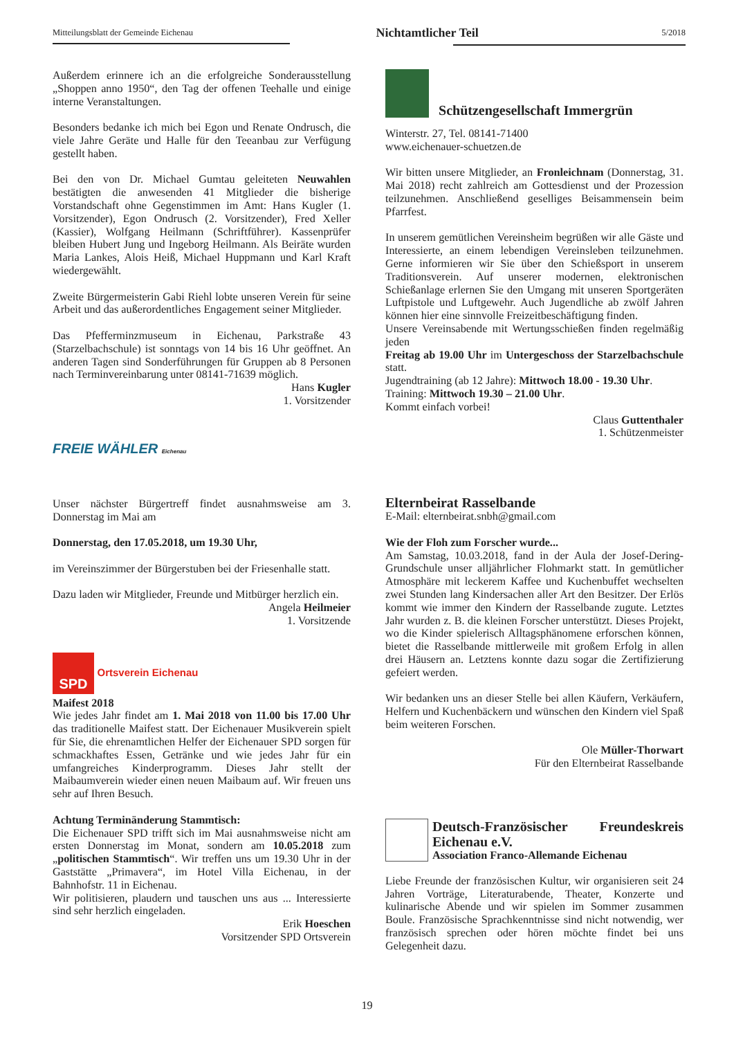Mitteilungsblatt der Gemeinde Eichenau Nichtamtlicher Teil 5/2018
Außerdem erinnere ich an die erfolgreiche Sonderausstellung „Shoppen anno 1950“, den Tag der offenen Teehalle und einige interne Veranstaltungen.
Besonders bedanke ich mich bei Egon und Renate Ondrusch, die viele Jahre Geräte und Halle für den Teeanbau zur Verfügung gestellt haben.
Bei den von Dr. Michael Gumtau geleiteten Neuwahlen bestätigten die anwesenden 41 Mitglieder die bisherige Vorstandschaft ohne Gegenstimmen im Amt: Hans Kugler (1. Vorsitzender), Egon Ondrusch (2. Vorsitzender), Fred Xeller (Kassier), Wolfgang Heilmann (Schriftführer). Kassenprüfer bleiben Hubert Jung und Ingeborg Heilmann. Als Beiräte wurden Maria Lankes, Alois Heiß, Michael Huppmann und Karl Kraft wiedergewählt.
Zweite Bürgermeisterin Gabi Riehl lobte unseren Verein für seine Arbeit und das außerordentliches Engagement seiner Mitglieder.
Das Pfefferminzmuseum in Eichenau, Parkstraße 43 (Starzelbachschule) ist sonntags von 14 bis 16 Uhr geöffnet. An anderen Tagen sind Sonderführungen für Gruppen ab 8 Personen nach Terminvereinbarung unter 08141-71639 möglich.
Hans Kugler
1. Vorsitzender
FREIE WÄHLER Eichenau
Unser nächster Bürgertreff findet ausnahmsweise am 3. Donnerstag im Mai am
Donnerstag, den 17.05.2018, um 19.30 Uhr,
im Vereinszimmer der Bürgerstuben bei der Friesenhalle statt.
Dazu laden wir Mitglieder, Freunde und Mitbürger herzlich ein.
Angela Heilmeier
1. Vorsitzende
SPD Ortsverein Eichenau
Maifest 2018
Wie jedes Jahr findet am 1. Mai 2018 von 11.00 bis 17.00 Uhr das traditionelle Maifest statt. Der Eichenauer Musikverein spielt für Sie, die ehrenamtlichen Helfer der Eichenauer SPD sorgen für schmackhaftes Essen, Getränke und wie jedes Jahr für ein umfangreiches Kinderprogramm. Dieses Jahr stellt der Maibaumverein wieder einen neuen Maibaum auf. Wir freuen uns sehr auf Ihren Besuch.
Achtung Terminänderung Stammtisch:
Die Eichenauer SPD trifft sich im Mai ausnahmsweise nicht am ersten Donnerstag im Monat, sondern am 10.05.2018 zum „politischen Stammtisch“. Wir treffen uns um 19.30 Uhr in der Gaststätte „Primavera“, im Hotel Villa Eichenau, in der Bahnhofstr. 11 in Eichenau.
Wir politisieren, plaudern und tauschen uns aus ... Interessierte sind sehr herzlich eingeladen.
Erik Hoeschen
Vorsitzender SPD Ortsverein
Schützengesellschaft Immergrün
Winterstr. 27, Tel. 08141-71400
www.eichenauer-schuetzen.de
Wir bitten unsere Mitglieder, an Fronleichnam (Donnerstag, 31. Mai 2018) recht zahlreich am Gottesdienst und der Prozession teilzunehmen. Anschließend geselliges Beisammensein beim Pfarrfest.
In unserem gemütlichen Vereinsheim begrüßen wir alle Gäste und Interessierte, an einem lebendigen Vereinsleben teilzunehmen. Gerne informieren wir Sie über den Schießsport in unserem Traditionsverein. Auf unserer modernen, elektronischen Schießanlage erlernen Sie den Umgang mit unseren Sportgeräten Luftpistole und Luftgewehr. Auch Jugendliche ab zwölf Jahren können hier eine sinnvolle Freizeitbeschäftigung finden.
Unsere Vereinsabende mit Wertungsschießen finden regelmäßig jeden
Freitag ab 19.00 Uhr im Untergeschoss der Starzelbachschule statt.
Jugendtraining (ab 12 Jahre): Mittwoch 18.00 - 19.30 Uhr.
Training: Mittwoch 19.30 – 21.00 Uhr.
Kommt einfach vorbei!
Claus Guttenthaler
1. Schützenmeister
Elternbeirat Rasselbande
E-Mail: elternbeirat.snbh@gmail.com
Wie der Floh zum Forscher wurde...
Am Samstag, 10.03.2018, fand in der Aula der Josef-Dering-Grundschule unser alljährlicher Flohmarkt statt. In gemütlicher Atmosphäre mit leckerem Kaffee und Kuchenbuffet wechselten zwei Stunden lang Kindersachen aller Art den Besitzer. Der Erlös kommt wie immer den Kindern der Rasselbande zugute. Letztes Jahr wurden z. B. die kleinen Forscher unterstützt. Dieses Projekt, wo die Kinder spielerisch Alltagsphänomene erforschen können, bietet die Rasselbande mittlerweile mit großem Erfolg in allen drei Häusern an. Letztens konnte dazu sogar die Zertifizierung gefeiert werden.
Wir bedanken uns an dieser Stelle bei allen Käufern, Verkäufern, Helfern und Kuchenbäckern und wünschen den Kindern viel Spaß beim weiteren Forschen.
Ole Müller-Thorwart
Für den Elternbeirat Rasselbande
Deutsch-Französischer Freundeskreis
Eichenau e.V.
Association Franco-Allemande Eichenau
Liebe Freunde der französischen Kultur, wir organisieren seit 24 Jahren Vorträge, Literaturabende, Theater, Konzerte und kulinarische Abende und wir spielen im Sommer zusammen Boule. Französische Sprachkenntnisse sind nicht notwendig, wer französisch sprechen oder hören möchte findet bei uns Gelegenheit dazu.
19